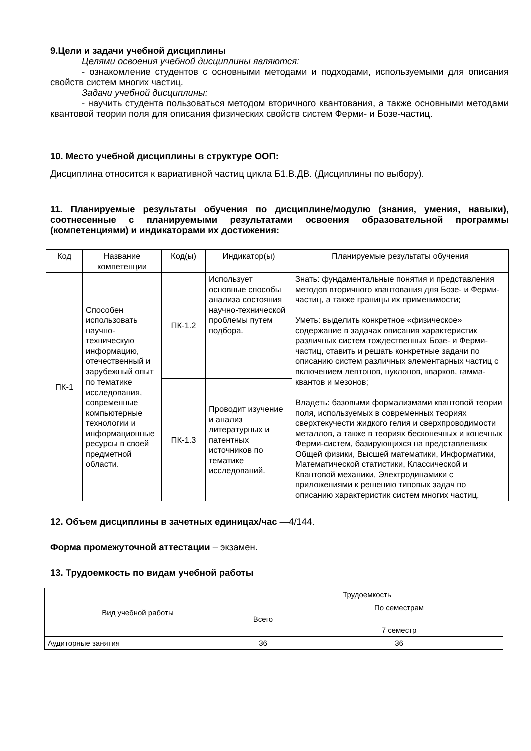9.Цели и задачи учебной дисциплины
Целями освоения учебной дисциплины являются:
- ознакомление студентов с основными методами и подходами, используемыми для описания свойств систем многих частиц.
Задачи учебной дисциплины:
- научить студента пользоваться методом вторичного квантования, а также основными методами квантовой теории поля для описания физических свойств систем Ферми- и Бозе-частиц.
10. Место учебной дисциплины в структуре ООП:
Дисциплина относится к вариативной частиц цикла Б1.В.ДВ. (Дисциплины по выбору).
11. Планируемые результаты обучения по дисциплине/модулю (знания, умения, навыки), соотнесенные с планируемыми результатами освоения образовательной программы (компетенциями) и индикаторами их достижения:
| Код | Название компетенции | Код(ы) | Индикатор(ы) | Планируемые результаты обучения |
| --- | --- | --- | --- | --- |
| ПК-1 | Способен использовать научно-техническую информацию, отечественный и зарубежный опыт по тематике исследования, современные компьютерные технологии и информационные ресурсы в своей предметной области. | ПК-1.2 | Использует основные способы анализа состояния научно-технической проблемы путем подбора. | Знать: фундаментальные понятия и представления методов вторичного квантования для Бозе- и Ферми-частиц, а также границы их применимости; Уметь: выделить конкретное «физическое» содержание в задачах описания характеристик различных систем тождественных Бозе- и Ферми-частиц, ставить и решать конкретные задачи по описанию систем различных элементарных частиц с включением лептонов, нуклонов, кварков, гамма-квантов и мезонов; Владеть: базовыми формализмами квантовой теории поля, используемых в современных теориях сверхтекучести жидкого гелия и сверхпроводимости металлов, а также в теориях бесконечных и конечных Ферми-систем, базирующихся на представлениях Общей физики, Высшей математики, Информатики, Математической статистики, Классической и Квантовой механики, Электродинамики с приложениями к решению типовых задач по описанию характеристик систем многих частиц. |
| | | ПК-1.3 | Проводит изучение и анализ литературных и патентных источников по тематике исследований. | |
12. Объем дисциплины в зачетных единицах/час —4/144.
Форма промежуточной аттестации – экзамен.
13. Трудоемкость по видам учебной работы
| Вид учебной работы | Трудоемкость | |
| | Всего | По семестрам |
| | | 7 семестр |
| Аудиторные занятия | 36 | 36 |